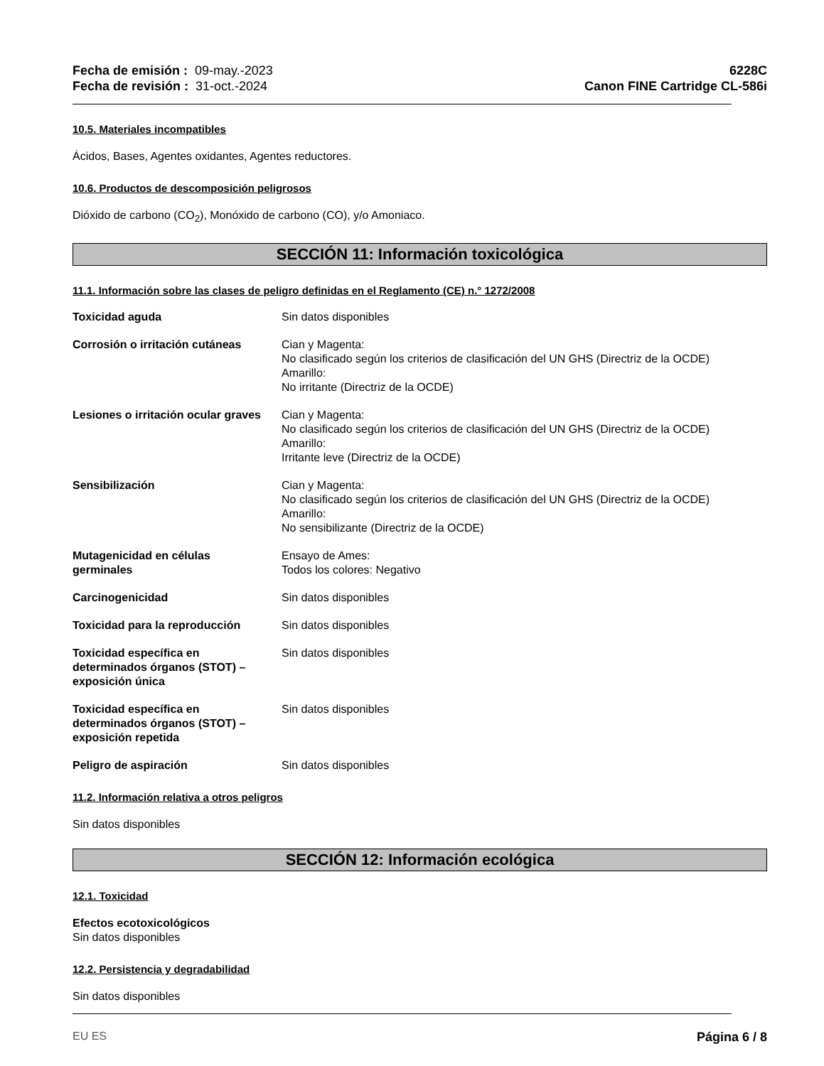Fecha de emisión : 09-may.-2023
Fecha de revisión : 31-oct.-2024
6228C
Canon FINE Cartridge CL-586i
10.5. Materiales incompatibles
Ácidos, Bases, Agentes oxidantes, Agentes reductores.
10.6. Productos de descomposición peligrosos
Dióxido de carbono (CO<sub>2</sub>), Monóxido de carbono (CO), y/o Amoniaco.
SECCIÓN 11: Información toxicológica
11.1. Información sobre las clases de peligro definidas en el Reglamento (CE) n.° 1272/2008
Toxicidad aguda Sin datos disponibles
Corrosión o irritación cutáneas
Cian y Magenta:
No clasificado según los criterios de clasificación del UN GHS (Directriz de la OCDE)
Amarillo:
No irritante (Directriz de la OCDE)
Lesiones o irritación ocular graves
Cian y Magenta:
No clasificado según los criterios de clasificación del UN GHS (Directriz de la OCDE)
Amarillo:
Irritante leve (Directriz de la OCDE)
Sensibilización Cian y Magenta:
No clasificado según los criterios de clasificación del UN GHS (Directriz de la OCDE)
Amarillo:
No sensibilizante (Directriz de la OCDE)
Mutagenicidad en células
germinales
Ensayo de Ames:
Todos los colores: Negativo
Carcinogenicidad Sin datos disponibles
Toxicidad para la reproducción Sin datos disponibles
Toxicidad específica en
determinados órganos (STOT) –
exposición única
Sin datos disponibles
Toxicidad específica en
determinados órganos (STOT) –
exposición repetida
Sin datos disponibles
Peligro de aspiración Sin datos disponibles
11.2. Información relativa a otros peligros
Sin datos disponibles
SECCIÓN 12: Información ecológica
12.1. Toxicidad
Efectos ecotoxicológicos
Sin datos disponibles
12.2. Persistencia y degradabilidad
Sin datos disponibles
EU ES Página 6 / 8